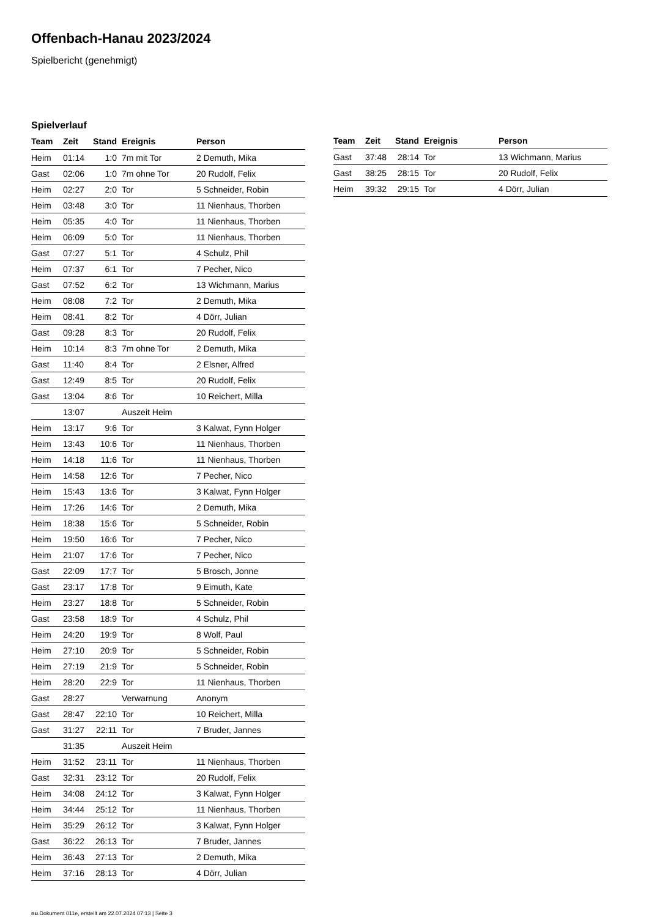Offenbach-Hanau 2023/2024
Spielbericht (genehmigt)
Spielverlauf
| Team | Zeit | Stand | Ereignis | Person |
| --- | --- | --- | --- | --- |
| Heim | 01:14 | 1:0 | 7m mit Tor | 2 Demuth, Mika |
| Gast | 02:06 | 1:0 | 7m ohne Tor | 20 Rudolf, Felix |
| Heim | 02:27 | 2:0 | Tor | 5 Schneider, Robin |
| Heim | 03:48 | 3:0 | Tor | 11 Nienhaus, Thorben |
| Heim | 05:35 | 4:0 | Tor | 11 Nienhaus, Thorben |
| Heim | 06:09 | 5:0 | Tor | 11 Nienhaus, Thorben |
| Gast | 07:27 | 5:1 | Tor | 4 Schulz, Phil |
| Heim | 07:37 | 6:1 | Tor | 7 Pecher, Nico |
| Gast | 07:52 | 6:2 | Tor | 13 Wichmann, Marius |
| Heim | 08:08 | 7:2 | Tor | 2 Demuth, Mika |
| Heim | 08:41 | 8:2 | Tor | 4 Dörr, Julian |
| Gast | 09:28 | 8:3 | Tor | 20 Rudolf, Felix |
| Heim | 10:14 | 8:3 | 7m ohne Tor | 2 Demuth, Mika |
| Gast | 11:40 | 8:4 | Tor | 2 Elsner, Alfred |
| Gast | 12:49 | 8:5 | Tor | 20 Rudolf, Felix |
| Gast | 13:04 | 8:6 | Tor | 10 Reichert, Milla |
| | 13:07 | | Auszeit Heim | |
| Heim | 13:17 | 9:6 | Tor | 3 Kalwat, Fynn Holger |
| Heim | 13:43 | 10:6 | Tor | 11 Nienhaus, Thorben |
| Heim | 14:18 | 11:6 | Tor | 11 Nienhaus, Thorben |
| Heim | 14:58 | 12:6 | Tor | 7 Pecher, Nico |
| Heim | 15:43 | 13:6 | Tor | 3 Kalwat, Fynn Holger |
| Heim | 17:26 | 14:6 | Tor | 2 Demuth, Mika |
| Heim | 18:38 | 15:6 | Tor | 5 Schneider, Robin |
| Heim | 19:50 | 16:6 | Tor | 7 Pecher, Nico |
| Heim | 21:07 | 17:6 | Tor | 7 Pecher, Nico |
| Gast | 22:09 | 17:7 | Tor | 5 Brosch, Jonne |
| Gast | 23:17 | 17:8 | Tor | 9 Eimuth, Kate |
| Heim | 23:27 | 18:8 | Tor | 5 Schneider, Robin |
| Gast | 23:58 | 18:9 | Tor | 4 Schulz, Phil |
| Heim | 24:20 | 19:9 | Tor | 8 Wolf, Paul |
| Heim | 27:10 | 20:9 | Tor | 5 Schneider, Robin |
| Heim | 27:19 | 21:9 | Tor | 5 Schneider, Robin |
| Heim | 28:20 | 22:9 | Tor | 11 Nienhaus, Thorben |
| Gast | 28:27 | | Verwarnung | Anonym |
| Gast | 28:47 | 22:10 | Tor | 10 Reichert, Milla |
| Gast | 31:27 | 22:11 | Tor | 7 Bruder, Jannes |
| | 31:35 | | Auszeit Heim | |
| Heim | 31:52 | 23:11 | Tor | 11 Nienhaus, Thorben |
| Gast | 32:31 | 23:12 | Tor | 20 Rudolf, Felix |
| Heim | 34:08 | 24:12 | Tor | 3 Kalwat, Fynn Holger |
| Heim | 34:44 | 25:12 | Tor | 11 Nienhaus, Thorben |
| Heim | 35:29 | 26:12 | Tor | 3 Kalwat, Fynn Holger |
| Gast | 36:22 | 26:13 | Tor | 7 Bruder, Jannes |
| Heim | 36:43 | 27:13 | Tor | 2 Demuth, Mika |
| Heim | 37:16 | 28:13 | Tor | 4 Dörr, Julian |
| Team | Zeit | Stand | Ereignis | Person |
| --- | --- | --- | --- | --- |
| Gast | 37:48 | 28:14 | Tor | 13 Wichmann, Marius |
| Gast | 38:25 | 28:15 | Tor | 20 Rudolf, Felix |
| Heim | 39:32 | 29:15 | Tor | 4 Dörr, Julian |
nu.Dokument 011e, erstellt am 22.07.2024 07:13 | Seite 3